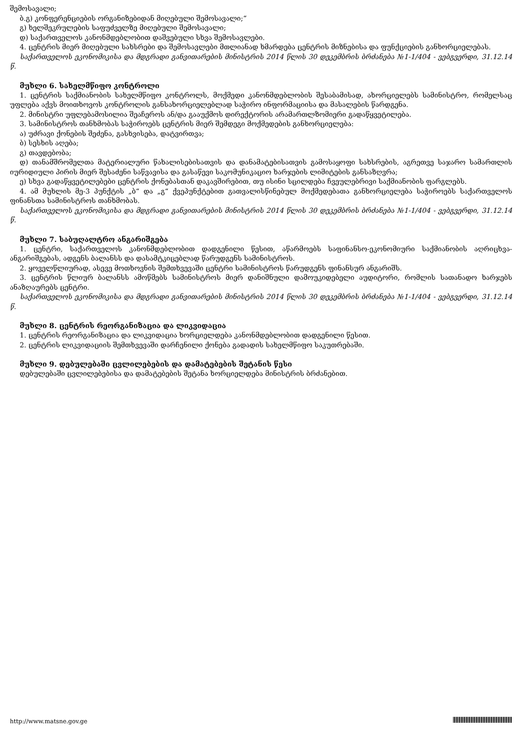შემოსავალი;
ბ.გ) კონფერენციების ორგანიზებიდან მიღებული შემოსავალი;“
გ) ხელშეკრულების საფუძველზე მიღებული შემოსავალი;
დ) საქართველოს კანონმდებლობით დაშვებული სხვა შემოსავლები.
4. ცენტრის მიერ მიღებული სახსრები და შემოსავლები მთლიანად ხმარდება ცენტრის მიზნებისა და ფუნქციების განხორციელებას.
საქართველოს ეკონომიკისა და მდგრადი განვითარების მინისტრის 2014 წლის 30 დეკემბრის ბრძანება №1-1/404 - ვებგვერდი, 31.12.14 წ.
მუხლი 6. სახელმწიფო კონტროლი
1. ცენტრის საქმიანობის სახელმწიფო კონტროლს, მოქმედი კანონმდებლობის შესაბამისად, ახორციელებს სამინისტრო, რომელსაც უფლება აქვს მოითხოვოს კონტროლის განსახორციელებლად საჭირო ინფორმაციისა და მასალების წარდგენა.
2. მინისტრი უფლებამოსილია შეაჩეროს ან/და გააუქმოს დირექტორის არამართლზომიერი გადაწყვეტილება.
3. სამინისტროს თანხმობას საჭიროებს ცენტრის მიერ შემდეგი მოქმედების განხორციელება:
ა) უძრავი ქონების შეძენა, გასხვისება, დატვირთვა;
ბ) სესხის აღება;
გ) თავდებობა;
დ) თანამშრომელთა მატერიალური წახალისებისათვის და დანამატებისათვის გამოსაყოფი სახსრების, აგრეთვე საჯარო სამართლის იურიდიული პირის მიერ შესაძენი საწვავისა და გასაწევი საკომუნიკაციო ხარჯების ლიმიტების განსაზღვრა;
ე) სხვა გადაწყვეტილებები ცენტრის ქონებასთან დაკავშირებით, თუ ისინი სცილდება ჩვეულებრივი საქმიანობის ფარგლებს.
4. ამ მუხლის მე-3 პუნქტის „ბ“ და „გ“ ქვეპუნქტებით გათვალისწინებულ მოქმედებათა განხორციელება საჭიროებს საქართველოს ფინანსთა სამინისტროს თანხმობას.
საქართველოს ეკონომიკისა და მდგრადი განვითარების მინისტრის 2014 წლის 30 დეკემბრის ბრძანება №1-1/404 - ვებგვერდი, 31.12.14 წ.
მუხლი 7. საბუღალტრო ანგარიშგება
1. ცენტრი, საქართველოს კანონმდებლობით დადგენილი წესით, აწარმოებს საფინანსო-ეკონომიური საქმიანობის აღრიცხვა-ანგარიშგებას, ადგენს ბალანსს და დასამტკიცებლად წარუდგენს სამინისტროს.
2. ყოველწლიურად, ასევე მოთხოვნის შემთხვევაში ცენტრი სამინისტროს წარუდგენს ფინანსურ ანგარიშს.
3. ცენტრის წლიურ ბალანსს ამოწმებს სამინისტროს მიერ დანიშნული დამოუკიდებელი აუდიტორი, რომლის სათანადო ხარჯებს ანაზღაურებს ცენტრი.
საქართველოს ეკონომიკისა და მდგრადი განვითარების მინისტრის 2014 წლის 30 დეკემბრის ბრძანება №1-1/404 - ვებგვერდი, 31.12.14 წ.
მუხლი 8. ცენტრის რეორგანიზაცია და ლიკვიდაცია
1. ცენტრის რეორგანიზაცია და ლიკვიდაცია ხორციელდება კანონმდებლობით დადგენილი წესით.
2. ცენტრის ლიკვიდაციის შემთხვევაში დარჩენილი ქონება გადადის სახელმწიფო საკუთრებაში.
მუხლი 9. დებულებაში ცვლილებების და დამატებების შეტანის წესი
დებულებაში ცვლილებებისა და დამატებების შეტანა ხორციელდება მინისტრის ბრძანებით.
http://www.matsne.gov.ge